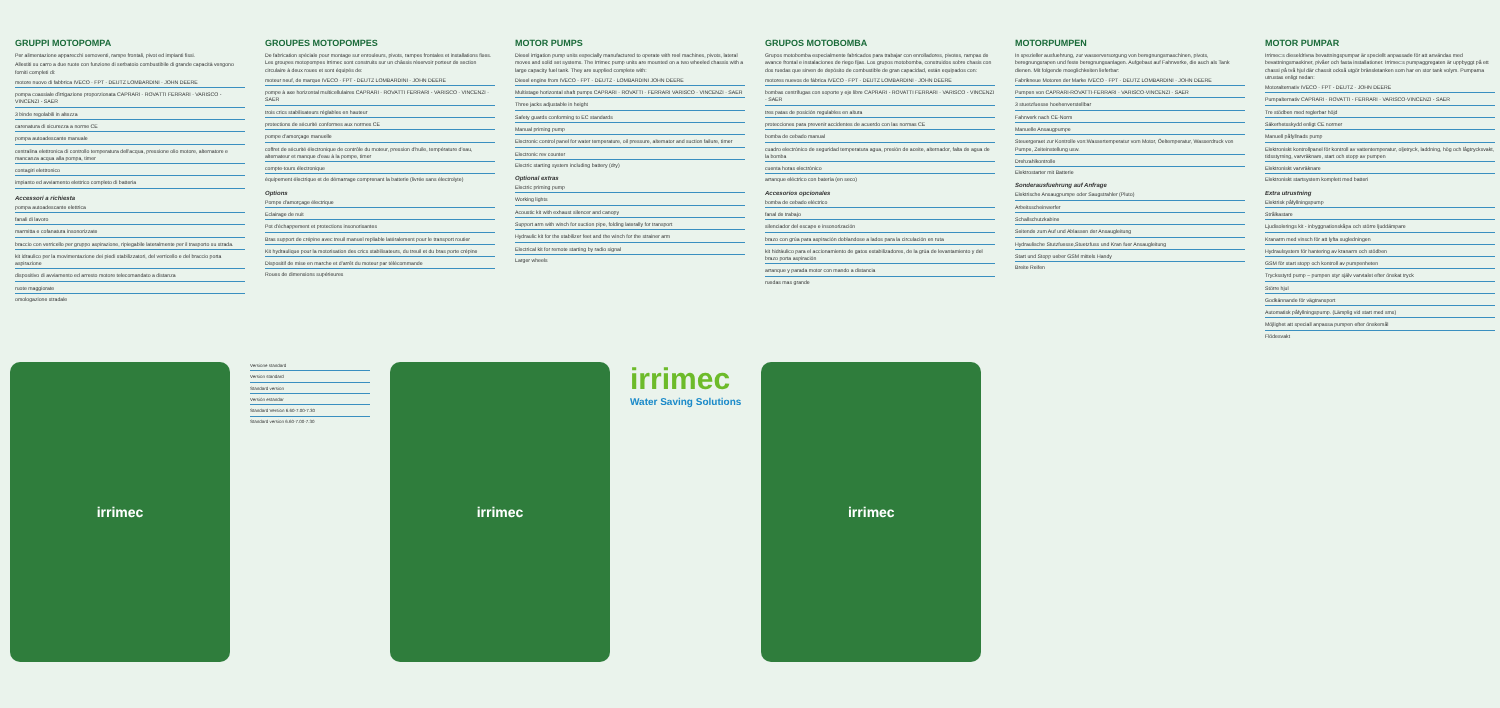GRUPPI MOTOPOMPA
Per alimentazione apparecchi semoventi, rampe frontali, pivot ed impianti fissi.
Allestiti su carro a due ruote con funzione di serbatoio combustibile di grande capacità vengono forniti completi di:
motore nuovo di fabbrica IVECO - FPT - DEUTZ LOMBARDINI - JOHN DEERE
pompa coassiale ďirrigazione proporzionata CAPRARI - ROVATTI FERRARI - VARISCO - VINCENZI - SAER
3 binde regolabili in altezza
carenatura di sicurezza a norme CE
pompa autoadescante manuale
centralina elettronica di controllo temperatura dell'acqua, pressione olio motore, alternatore e mancanza acqua alla pompa, timer
contagiri elettronico
impianto ed avviamento elettrico completo di batteria
Accessori a richiesta
pompa autoadescante elettrica
fanali di lavoro
marmitta e cofanatura insonorizzate
braccio con verricello per gruppo aspirazione, ripiegabile lateralmente per il trasporto su strada.
kit idraulico per la movimentazione dei piedi stabilizzatori, del verricello e del braccio porta aspirazione
dispositivo di avviamento ed arresto motore telecomandato a distanza
ruote maggiorate
omologazione stradale
GROUPES MOTOPOMPES
De fabrication spéciale pour montage sur enrouleurs, pivots, rampes frontales et installations fixes. Les groupes motopompes Irrimec sont construits sur un châssis réservoir porteur de section circulaire à deux roues et sont équipés de:
moteur neuf, de marque IVECO - FPT - DEUTZ LOMBARDINI - JOHN DEERE
pompe à axe horizontal multicellulaires CAPRARI - ROVATTI FERRARI - VARISCO - VINCENZI - SAER
trois crics stabilisateurs réglables en hauteur
protections de sécurité conformes aux normes CE
pompe d'amorçage manuelle
coffret de sécurité électronique de contrôle du moteur, pression d'huile, température d'eau, alternateur et manque d'eau à la pompe, timer
compte-tours électronique
équipement électrique et de démarrage comprenant la batterie (livrée sans électrolyte)
Options
Pompe d'amorçage électrique
Eclairage de nuit
Pot d'échappement et protections insonorisantes
Bras support de crépine avec treuil manuel repliable latéralement pour le transport routier
Kit hydraulique pour la motorisation des crics stabilisateurs, du treuil et du bras porte crépine
Dispositif de mise en marche et d'arrêt du moteur par télécommande
Roues de dimensions supérieures
MOTOR PUMPS
Diesel irrigation pump units especially manufactured to operate with reel machines, pivots, lateral moves and solid set systems. The Irrimec pump units are mounted on a two wheeled chassis with a large capacity fuel tank. They are supplied complete with:
Diesel engine from IVECO - FPT - DEUTZ - LOMBARDINI JOHN DEERE
Multistage horizontal shaft pumps CAPRARI - ROVATTI - FERRARI VARISCO - VINCENZI - SAER
Three jacks adjustable in height
Safety guards conforming to EC standards
Manual priming pump
Electronic control panel for water temperature, oil pressure, alternator and suction failure, timer
Electronic rev counter
Electric starting system including battery (dry)
Optional extras
Electric priming pump
Working lights
Acoustic kit with exhaust silencer and canopy
Support arm with winch for suction pipe, folding laterally for transport
Hydraulic kit for the stabilizer feet and the winch for the strainer arm
Electrical kit for remote starting by radio signal
Larger wheels
GRUPOS MOTOBOMBA
Grupos motobomba especialmente fabricados para trabajar con enrolladores, pivotes, rampas de avance frontal e instalaciones de riego fijas. Los grupos motobomba, construidos sobre chasis con dos ruedas que sirven de depósito de combustible de gran capacidad, están equipados con:
motores nuevos de fábrica IVECO - FPT - DEUTZ LOMBARDINI - JOHN DEERE
bombas centrífugas con soporte y eje libre CAPRARI - ROVATTI FERRARI - VARISCO - VINCENZI - SAER
tres patas de posición regulables en altura
protecciones para prevenir accidentes de acuerdo con las normas CE
bomba de cebado manual
cuadro electrónico de seguridad temperatura agua, presión de aceite, alternador, falta de agua de la bomba
cuenta horas electrónico
arranque eléctrico con batería (en seco)
Accesorios opcionales
bomba de cebado eléctrico
fanal de trabajo
silenciador del escape e insonorización
brazo con grúa para aspiración doblandose a lados para la circulación en ruta
kit hidráulico para el accionamiento de gatos estabilizadores, de la grúa de levantamiento y del brazo porta aspiración
arranque y parada motor con mando a distancia
ruedas mas grande
MOTORPUMPEN
In spezieller ausfuehrung, zur wasserversorgung von beregnungsmaschinen, pivots, beregnungsrapen und feste beregnungsanlagen. Aufgebaut auf Fahrwerke, die auch als Tank dienen. Mit folgende moeglichkeiten lieferbar:
Fabrikneue Motoren der Marke IVECO - FPT - DEUTZ LOMBARDINI - JOHN DEERE
Pumpen von CAPRARI-ROVATTI-FERRARI - VARISCO-VINCENZI - SAER
3 stuetzfuesse hoehenverstellbar
Fahrwerk nach CE-Norm
Manuelle Ansaugpumpe
Steuergeraet zur Kontrolle von:Wassertemperatur vom Motor, Öeltemperatur, Wasserdruck von Pumpe, Zeiteinstellung usw.
Drehzahlkontrolle
Elektrostarter mit Batterie
Sonderausfuehrung auf Anfrage
Elektrische Ansaugpumpe oder Saugstrahler (Pluto)
Arbeitsscheinwerfer
Schallschutzkabine
Seitende zum Auf und Ablassen der Ansaugleitung
Hydraulische Stutzfuesse,Stuetzfuss und Kran fuer Ansaugleitung
Start und Stopp ueber GSM mittels Handy
Breite Reifen
MOTOR PUMPAR
Irrimec:s dieseldrivna bevattningspumpar är speciellt anpassade för att användas med bevattningsmaskiner, pivåer och fasta installationer. Irrimec:s pumpaggregaten är uppbyggt på ett chassi på två hjul där chassit också utgör bränsletanken som har en stor tank volym. Pumparna utrustas enligt nedan:
Motoralternativ IVECO - FPT - DEUTZ - JOHN DEERE
Pumpalternativ CAPRARI - ROVATTI - FERRARI - VARISCO-VINCENZI - SAER
Tre stödben med reglerbar höjd
Säkerhetsskydd enligt CE normer
Manuell påfyllnads pump
Elektroniskt kontrollpanel för kontroll av vattentemperatur, oljetryck, laddning, hög och lågtrycksvakt, tidsstyrning, varvräknare, start och stopp av pumpen
Elektroniskt varvräknare
Elektroniskt startsystem komplett med batteri
Extra utrustning
Elektrisk påfyllningspump
Strålkastare
Ljudisolerings kit - inbyggnationskåpa och större ljuddämpare
Kranarm med vinsch för att lyfta sugledningen
Hydraulsystem för hantering av kranarm och stödben
GSM för start stopp och kontroll av pumpenheten
Trycksstyrd pump – pumpen styr själv varvtalet efter önskat tryck
Större hjul
Godkännande för vägtransport
Automatisk påfyllningspump. (Lämplig vid start med sms)
Möjlighet att speciall anpassa pumpen efter önskemål
Flödesvakt
irrimec
Versione standard
Version standard
Standard version
Versión estandar
Standard Version 6.60-7.00-7.30
Standard version 6.60-7.00-7.30
irrimec
irrimec
Water Saving Solutions
irrimec